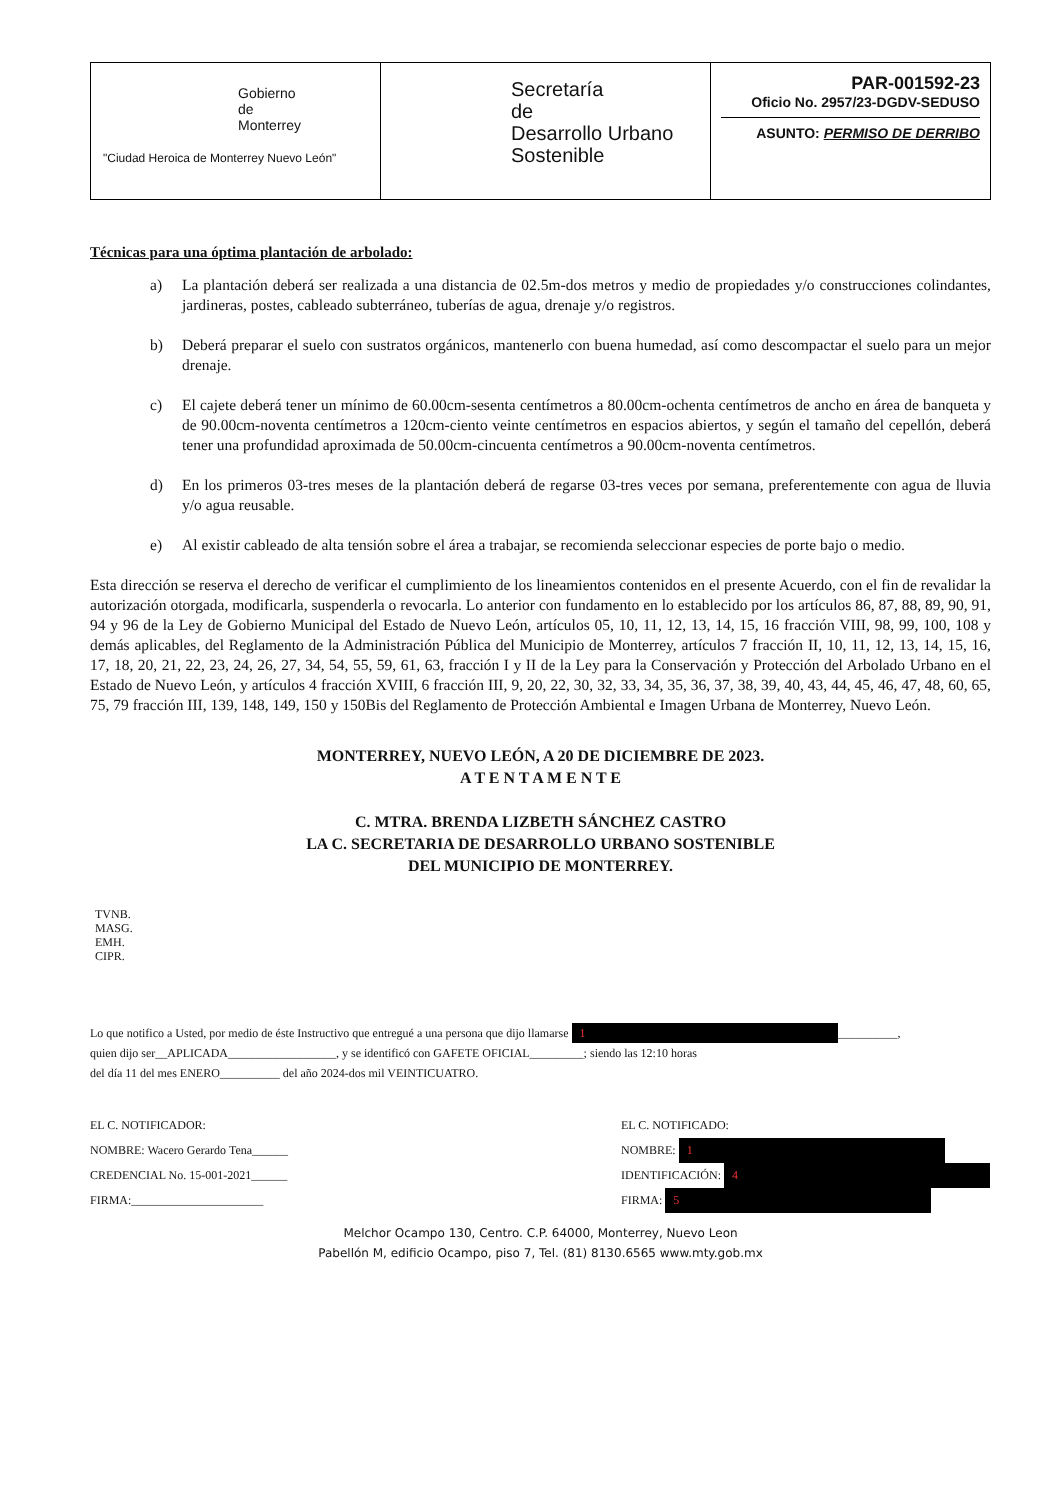Gobierno
de
Monterrey
"Ciudad Heroica de Monterrey Nuevo León"
Secretaría
de
Desarrollo Urbano
Sostenible
PAR-001592-23
Oficio No. 2957/23-DGDV-SEDUSO
ASUNTO: PERMISO DE DERRIBO
Técnicas para una óptima plantación de arbolado:
a) La plantación deberá ser realizada a una distancia de 02.5m-dos metros y medio de propiedades y/o construcciones colindantes, jardineras, postes, cableado subterráneo, tuberías de agua, drenaje y/o registros.
b) Deberá preparar el suelo con sustratos orgánicos, mantenerlo con buena humedad, así como descompactar el suelo para un mejor drenaje.
c) El cajete deberá tener un mínimo de 60.00cm-sesenta centímetros a 80.00cm-ochenta centímetros de ancho en área de banqueta y de 90.00cm-noventa centímetros a 120cm-ciento veinte centímetros en espacios abiertos, y según el tamaño del cepellón, deberá tener una profundidad aproximada de 50.00cm-cincuenta centímetros a 90.00cm-noventa centímetros.
d) En los primeros 03-tres meses de la plantación deberá de regarse 03-tres veces por semana, preferentemente con agua de lluvia y/o agua reusable.
e) Al existir cableado de alta tensión sobre el área a trabajar, se recomienda seleccionar especies de porte bajo o medio.
Esta dirección se reserva el derecho de verificar el cumplimiento de los lineamientos contenidos en el presente Acuerdo, con el fin de revalidar la autorización otorgada, modificarla, suspenderla o revocarla. Lo anterior con fundamento en lo establecido por los artículos 86, 87, 88, 89, 90, 91, 94 y 96 de la Ley de Gobierno Municipal del Estado de Nuevo León, artículos 05, 10, 11, 12, 13, 14, 15, 16 fracción VIII, 98, 99, 100, 108 y demás aplicables, del Reglamento de la Administración Pública del Municipio de Monterrey, artículos 7 fracción II, 10, 11, 12, 13, 14, 15, 16, 17, 18, 20, 21, 22, 23, 24, 26, 27, 34, 54, 55, 59, 61, 63, fracción I y II de la Ley para la Conservación y Protección del Arbolado Urbano en el Estado de Nuevo León, y artículos 4 fracción XVIII, 6 fracción III, 9, 20, 22, 30, 32, 33, 34, 35, 36, 37, 38, 39, 40, 43, 44, 45, 46, 47, 48, 60, 65, 75, 79 fracción III, 139, 148, 149, 150 y 150Bis del Reglamento de Protección Ambiental e Imagen Urbana de Monterrey, Nuevo León.
MONTERREY, NUEVO LEÓN, A 20 DE DICIEMBRE DE 2023.
A T E N T A M E N T E
C. MTRA. BRENDA LIZBETH SÁNCHEZ CASTRO
LA C. SECRETARIA DE DESARROLLO URBANO SOSTENIBLE
DEL MUNICIPIO DE MONTERREY.
TVNB.
MASG.
EMH.
CIPR.
Lo que notifico a Usted, por medio de éste Instructivo que entregué a una persona que dijo llamarse 1 __________,
quien dijo ser__APLICADA__________________, y se identificó con GAFETE OFICIAL_________; siendo las 12:10 horas
del día 11 del mes ENERO__________ del año 2024-dos mil VEINTICUATRO.
EL C. NOTIFICADOR:
NOMBRE: Wacero Gerardo Tena______
CREDENCIAL No. 15-001-2021______
FIRMA:______________________
EL C. NOTIFICADO:
NOMBRE: 1
IDENTIFICACIÓN: 4
FIRMA: 5
Melchor Ocampo 130, Centro. C.P. 64000, Monterrey, Nuevo Leon
Pabellón M, edificio Ocampo, piso 7, Tel. (81) 8130.6565 www.mty.gob.mx